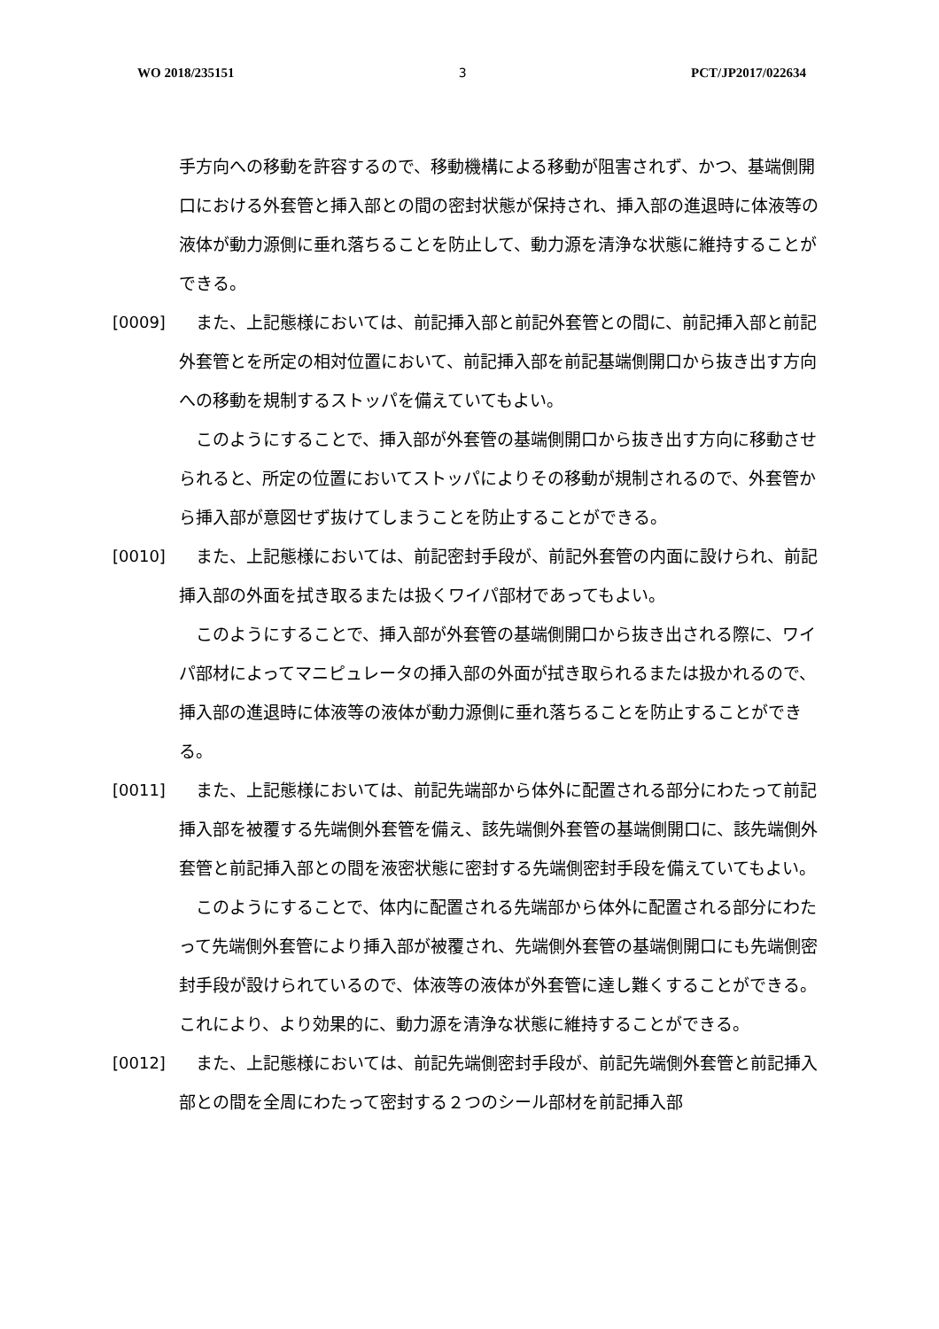WO 2018/235151 3 PCT/JP2017/022634
手方向への移動を許容するので、移動機構による移動が阻害されず、かつ、基端側開口における外套管と挿入部との間の密封状態が保持され、挿入部の進退時に体液等の液体が動力源側に垂れ落ちることを防止して、動力源を清浄な状態に維持することができる。
[0009] 　また、上記態様においては、前記挿入部と前記外套管との間に、前記挿入部と前記外套管とを所定の相対位置において、前記挿入部を前記基端側開口から抜き出す方向への移動を規制するストッパを備えていてもよい。
　このようにすることで、挿入部が外套管の基端側開口から抜き出す方向に移動させられると、所定の位置においてストッパによりその移動が規制されるので、外套管から挿入部が意図せず抜けてしまうことを防止することができる。
[0010] 　また、上記態様においては、前記密封手段が、前記外套管の内面に設けられ、前記挿入部の外面を拭き取るまたは扱くワイパ部材であってもよい。
　このようにすることで、挿入部が外套管の基端側開口から抜き出される際に、ワイパ部材によってマニピュレータの挿入部の外面が拭き取られるまたは扱かれるので、挿入部の進退時に体液等の液体が動力源側に垂れ落ちることを防止することができる。
[0011] 　また、上記態様においては、前記先端部から体外に配置される部分にわたって前記挿入部を被覆する先端側外套管を備え、該先端側外套管の基端側開口に、該先端側外套管と前記挿入部との間を液密状態に密封する先端側密封手段を備えていてもよい。
　このようにすることで、体内に配置される先端部から体外に配置される部分にわたって先端側外套管により挿入部が被覆され、先端側外套管の基端側開口にも先端側密封手段が設けられているので、体液等の液体が外套管に達し難くすることができる。これにより、より効果的に、動力源を清浄な状態に維持することができる。
[0012] 　また、上記態様においては、前記先端側密封手段が、前記先端側外套管と前記挿入部との間を全周にわたって密封する２つのシール部材を前記挿入部